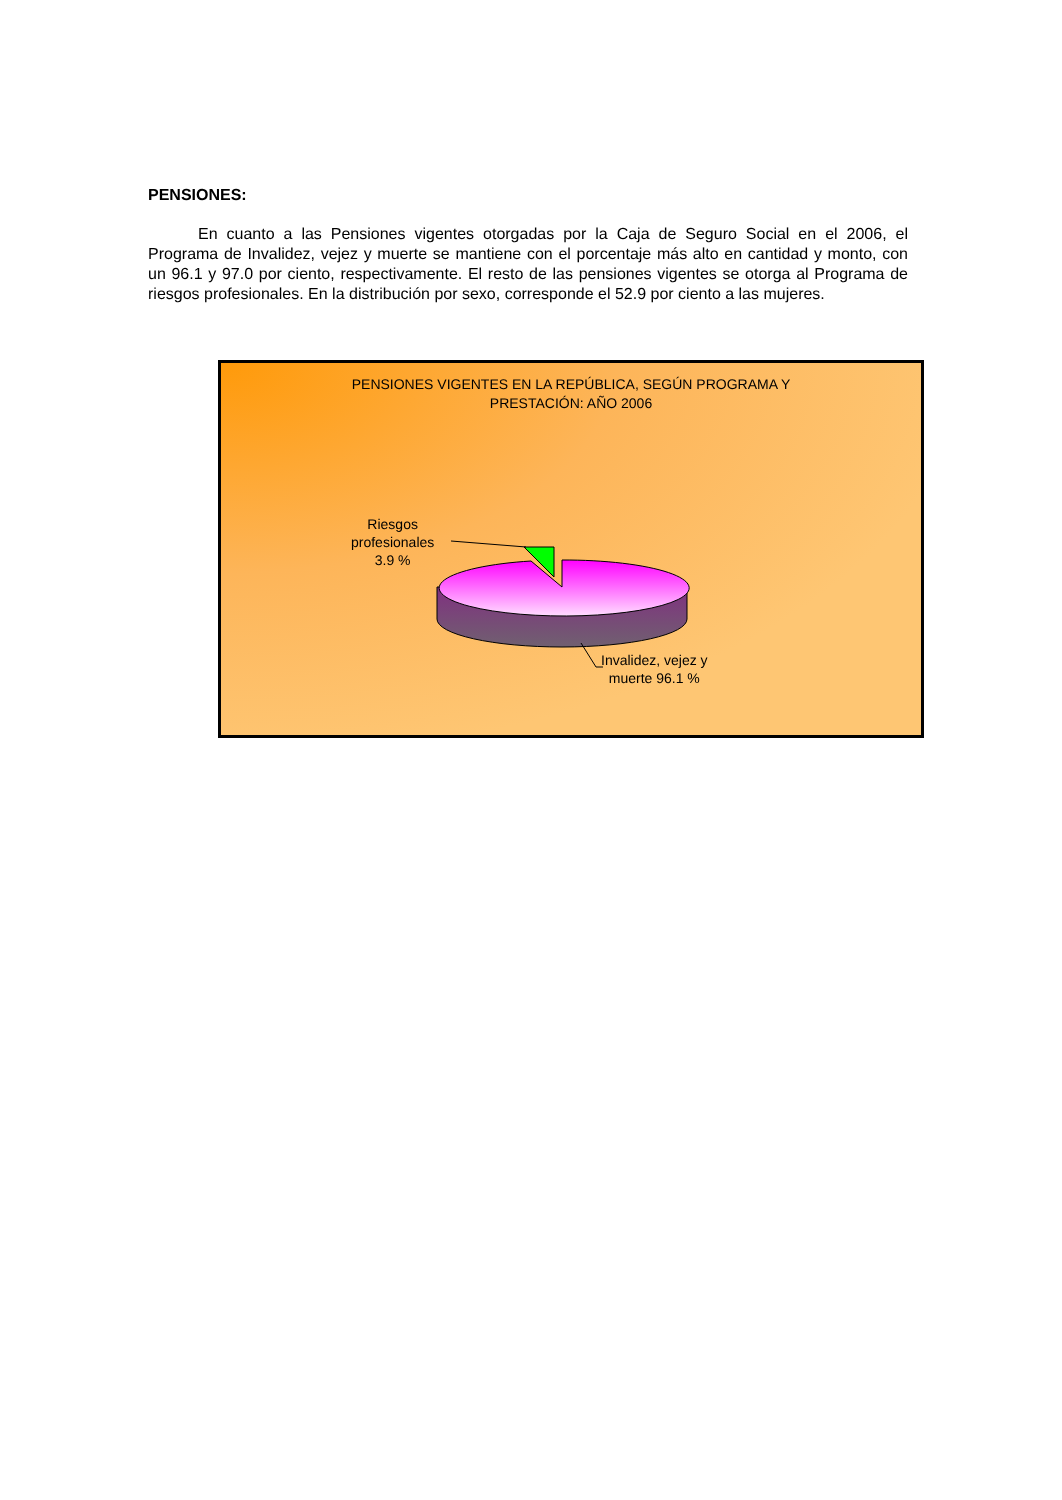PENSIONES:
En cuanto a las Pensiones vigentes otorgadas por la Caja de Seguro Social en el 2006, el Programa de Invalidez, vejez y muerte se mantiene con el porcentaje más alto en cantidad y monto, con un 96.1 y 97.0 por ciento, respectivamente. El resto de las pensiones vigentes se otorga al Programa de riesgos profesionales. En la distribución por sexo, corresponde el 52.9 por ciento a las mujeres.
PENSIONES VIGENTES EN LA REPÚBLICA, SEGÚN PROGRAMA Y
PRESTACIÓN: AÑO 2006
Riesgos
profesionales
3.9 %
Invalidez, vejez y
muerte 96.1 %